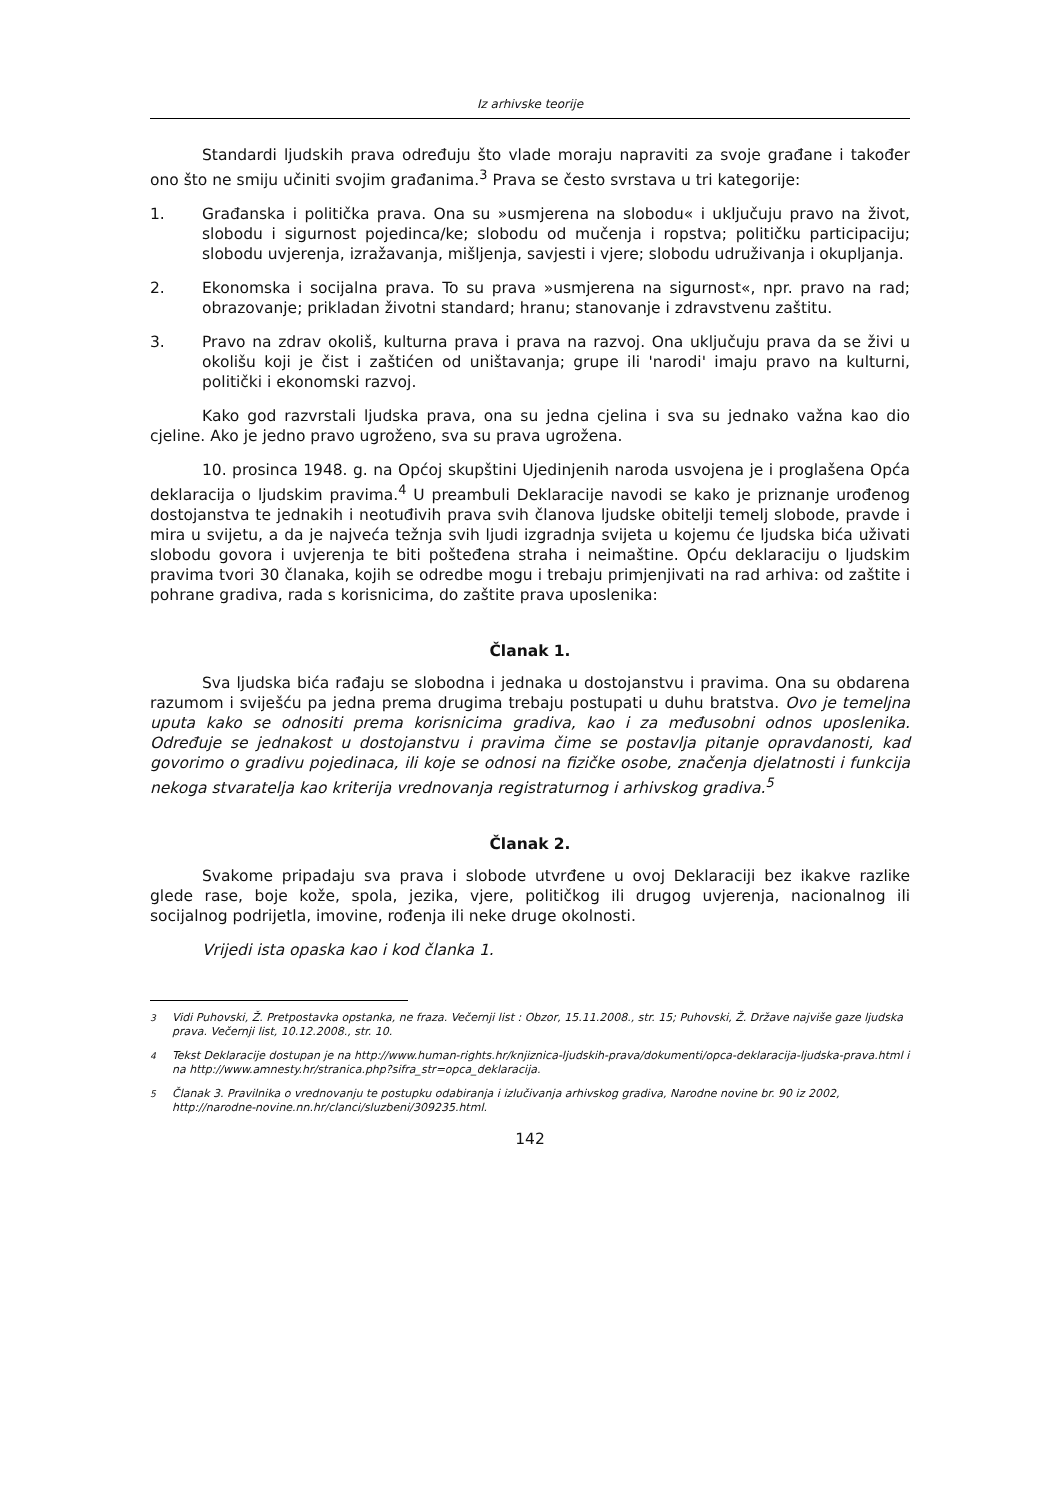Iz arhivske teorije
Standardi ljudskih prava određuju što vlade moraju napraviti za svoje građane i također ono što ne smiju učiniti svojim građanima.<sup>3</sup> Prava se često svrstava u tri kategorije:
1. Građanska i politička prava. Ona su »usmjerena na slobodu« i uključuju pravo na život, slobodu i sigurnost pojedinca/ke; slobodu od mučenja i ropstva; političku participaciju; slobodu uvjerenja, izražavanja, mišljenja, savjesti i vjere; slobodu udruživanja i okupljanja.
2. Ekonomska i socijalna prava. To su prava »usmjerena na sigurnost«, npr. pravo na rad; obrazovanje; prikladan životni standard; hranu; stanovanje i zdravstvenu zaštitu.
3. Pravo na zdrav okoliš, kulturna prava i prava na razvoj. Ona uključuju prava da se živi u okolišu koji je čist i zaštićen od uništavanja; grupe ili 'narodi' imaju pravo na kulturni, politički i ekonomski razvoj.
Kako god razvrstali ljudska prava, ona su jedna cjelina i sva su jednako važna kao dio cjeline. Ako je jedno pravo ugroženo, sva su prava ugrožena.
10. prosinca 1948. g. na Općoj skupštini Ujedinjenih naroda usvojena je i proglašena Opća deklaracija o ljudskim pravima.<sup>4</sup> U preambuli Deklaracije navodi se kako je priznanje urođenog dostojanstva te jednakih i neotuđivih prava svih članova ljudske obitelji temelj slobode, pravde i mira u svijetu, a da je najveća težnja svih ljudi izgradnja svijeta u kojemu će ljudska bića uživati slobodu govora i uvjerenja te biti pošteđena straha i neimaštine. Opću deklaraciju o ljudskim pravima tvori 30 članaka, kojih se odredbe mogu i trebaju primjenjivati na rad arhiva: od zaštite i pohrane gradiva, rada s korisnicima, do zaštite prava uposlenika:
Članak 1.
Sva ljudska bića rađaju se slobodna i jednaka u dostojanstvu i pravima. Ona su obdarena razumom i sviješću pa jedna prema drugima trebaju postupati u duhu bratstva. Ovo je temeljna uputa kako se odnositi prema korisnicima gradiva, kao i za međusobni odnos uposlenika. Određuje se jednakost u dostojanstvu i pravima čime se postavlja pitanje opravdanosti, kad govorimo o gradivu pojedinaca, ili koje se odnosi na fizičke osobe, značenja djelatnosti i funkcija nekoga stvaratelja kao kriterija vrednovanja registraturnog i arhivskog gradiva.<sup>5</sup>
Članak 2.
Svakome pripadaju sva prava i slobode utvrđene u ovoj Deklaraciji bez ikakve razlike glede rase, boje kože, spola, jezika, vjere, političkog ili drugog uvjerenja, nacionalnog ili socijalnog podrijetla, imovine, rođenja ili neke druge okolnosti.
Vrijedi ista opaska kao i kod članka 1.
<sup>3</sup> Vidi Puhovski, Ž. Pretpostavka opstanka, ne fraza. Večernji list : Obzor, 15.11.2008., str. 15; Puhovski, Ž. Države najviše gaze ljudska prava. Večernji list, 10.12.2008., str. 10.
<sup>4</sup> Tekst Deklaracije dostupan je na http://www.human-rights.hr/knjiznica-ljudskih-prava/dokumenti/opca-deklaracija-ljudska-prava.html i na http://www.amnesty.hr/stranica.php?sifra_str=opca_deklaracija.
<sup>5</sup> Članak 3. Pravilnika o vrednovanju te postupku odabiranja i izlučivanja arhivskog gradiva, Narodne novine br. 90 iz 2002, http://narodne-novine.nn.hr/clanci/sluzbeni/309235.html.
142